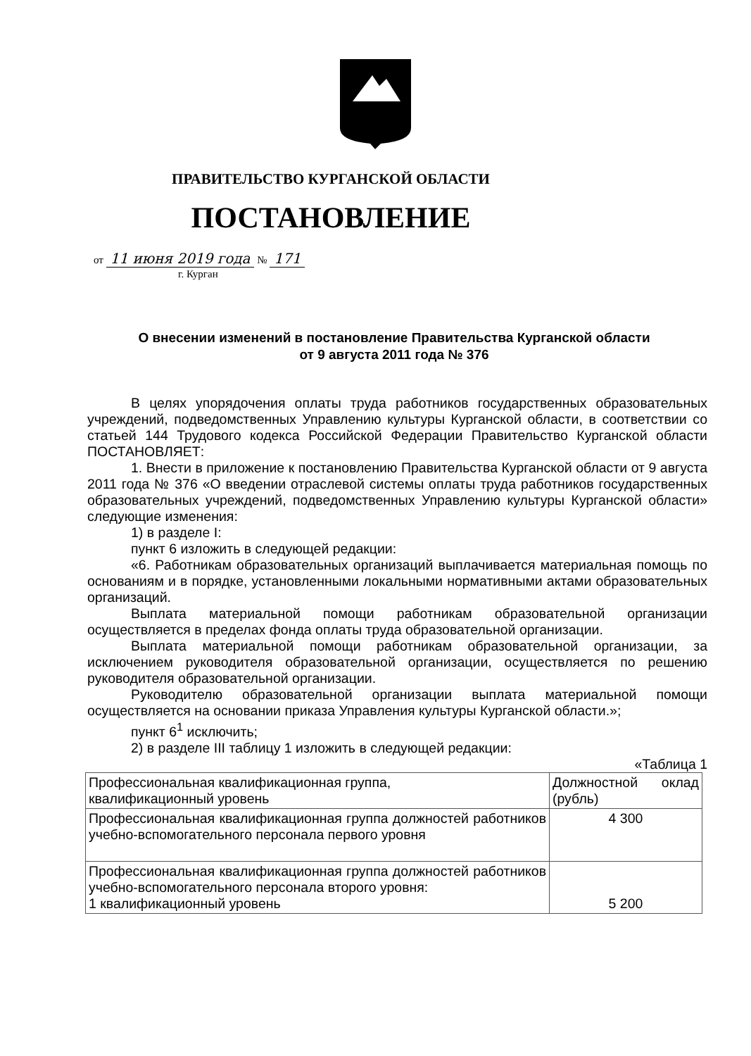ПРАВИТЕЛЬСТВО КУРГАНСКОЙ ОБЛАСТИ
ПОСТАНОВЛЕНИЕ
от 11 июня 2019 года № 171
г. Курган
О внесении изменений в постановление Правительства Курганской области
от 9 августа 2011 года № 376
В целях упорядочения оплаты труда работников государственных образовательных учреждений, подведомственных Управлению культуры Курганской области, в соответствии со статьей 144 Трудового кодекса Российской Федерации Правительство Курганской области ПОСТАНОВЛЯЕТ:
1. Внести в приложение к постановлению Правительства Курганской области от 9 августа 2011 года № 376 «О введении отраслевой системы оплаты труда работников государственных образовательных учреждений, подведомственных Управлению культуры Курганской области» следующие изменения:
1) в разделе I:
пункт 6 изложить в следующей редакции:
«6. Работникам образовательных организаций выплачивается материальная помощь по основаниям и в порядке, установленными локальными нормативными актами образовательных организаций.
Выплата материальной помощи работникам образовательной организации осуществляется в пределах фонда оплаты труда образовательной организации.
Выплата материальной помощи работникам образовательной организации, за исключением руководителя образовательной организации, осуществляется по решению руководителя образовательной организации.
Руководителю образовательной организации выплата материальной помощи осуществляется на основании приказа Управления культуры Курганской области.»;
пункт 6<sup>1</sup> исключить;
2) в разделе III таблицу 1 изложить в следующей редакции:
«Таблица 1
| Профессиональная квалификационная группа, квалификационный уровень | Должностной оклад (рубль) |
| --- | --- |
| Профессиональная квалификационная группа должностей работников учебно-вспомогательного персонала первого уровня | 4 300 |
| Профессиональная квалификационная группа должностей работников учебно-вспомогательного персонала второго уровня: 1 квалификационный уровень | 5 200 |